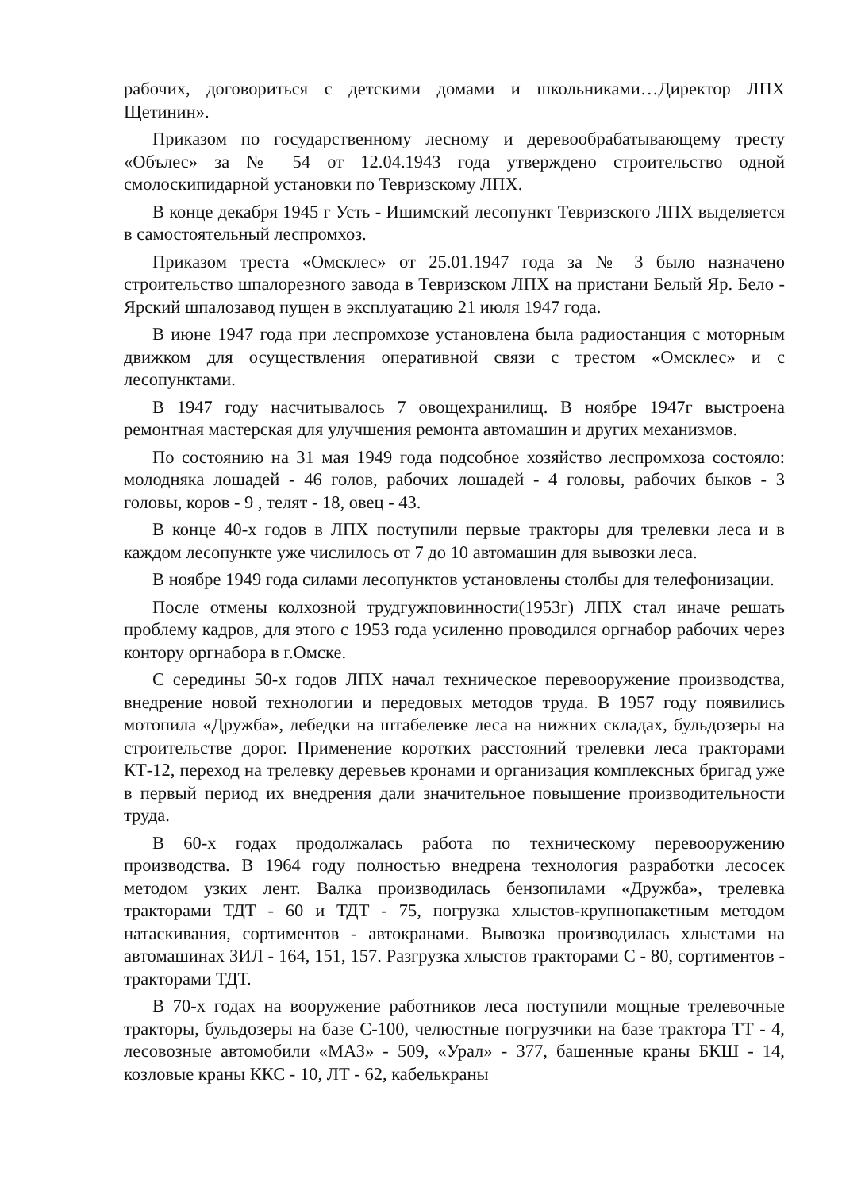рабочих, договориться с детскими домами и школьниками…Директор ЛПХ Щетинин».
Приказом по государственному лесному и деревообрабатывающему тресту «Обълес» за № 54 от 12.04.1943 года утверждено строительство одной смолоскипидарной установки по Тевризскому ЛПХ.
В конце декабря 1945 г Усть - Ишимский лесопункт Тевризского ЛПХ выделяется в самостоятельный леспромхоз.
Приказом треста «Омсклес» от 25.01.1947 года за № 3 было назначено строительство шпалорезного завода в Тевризском ЛПХ на пристани Белый Яр. Бело - Ярский шпалозавод пущен в эксплуатацию 21 июля 1947 года.
В июне 1947 года при леспромхозе установлена была радиостанция с моторным движком для осуществления оперативной связи с трестом «Омсклес» и с лесопунктами.
В 1947 году насчитывалось 7 овощехранилищ. В ноябре 1947г выстроена ремонтная мастерская для улучшения ремонта автомашин и других механизмов.
По состоянию на 31 мая 1949 года подсобное хозяйство леспромхоза состояло: молодняка лошадей - 46 голов, рабочих лошадей - 4 головы, рабочих быков - 3 головы, коров - 9 , телят - 18, овец - 43.
В конце 40-х годов в ЛПХ поступили первые тракторы для трелевки леса и в каждом лесопункте уже числилось от 7 до 10 автомашин для вывозки леса.
В ноябре 1949 года силами лесопунктов установлены столбы для телефонизации.
После отмены колхозной трудгужповинности(1953г) ЛПХ стал иначе решать проблему кадров, для этого с 1953 года усиленно проводился оргнабор рабочих через контору оргнабора в г.Омске.
С середины 50-х годов ЛПХ начал техническое перевооружение производства, внедрение новой технологии и передовых методов труда. В 1957 году появились мотопила «Дружба», лебедки на штабелевке леса на нижних складах, бульдозеры на строительстве дорог. Применение коротких расстояний трелевки леса тракторами КТ-12, переход на трелевку деревьев кронами и организация комплексных бригад уже в первый период их внедрения дали значительное повышение производительности труда.
В 60-х годах продолжалась работа по техническому перевооружению производства. В 1964 году полностью внедрена технология разработки лесосек методом узких лент. Валка производилась бензопилами «Дружба», трелевка тракторами ТДТ - 60 и ТДТ - 75, погрузка хлыстов-крупнопакетным методом натаскивания, сортиментов - автокранами. Вывозка производилась хлыстами на автомашинах ЗИЛ - 164, 151, 157. Разгрузка хлыстов тракторами С - 80, сортиментов - тракторами ТДТ.
В 70-х годах на вооружение работников леса поступили мощные трелевочные тракторы, бульдозеры на базе С-100, челюстные погрузчики на базе трактора ТТ - 4, лесовозные автомобили «МАЗ» - 509, «Урал» - 377, башенные краны БКШ - 14, козловые краны ККС - 10, ЛТ - 62, кабелькраны